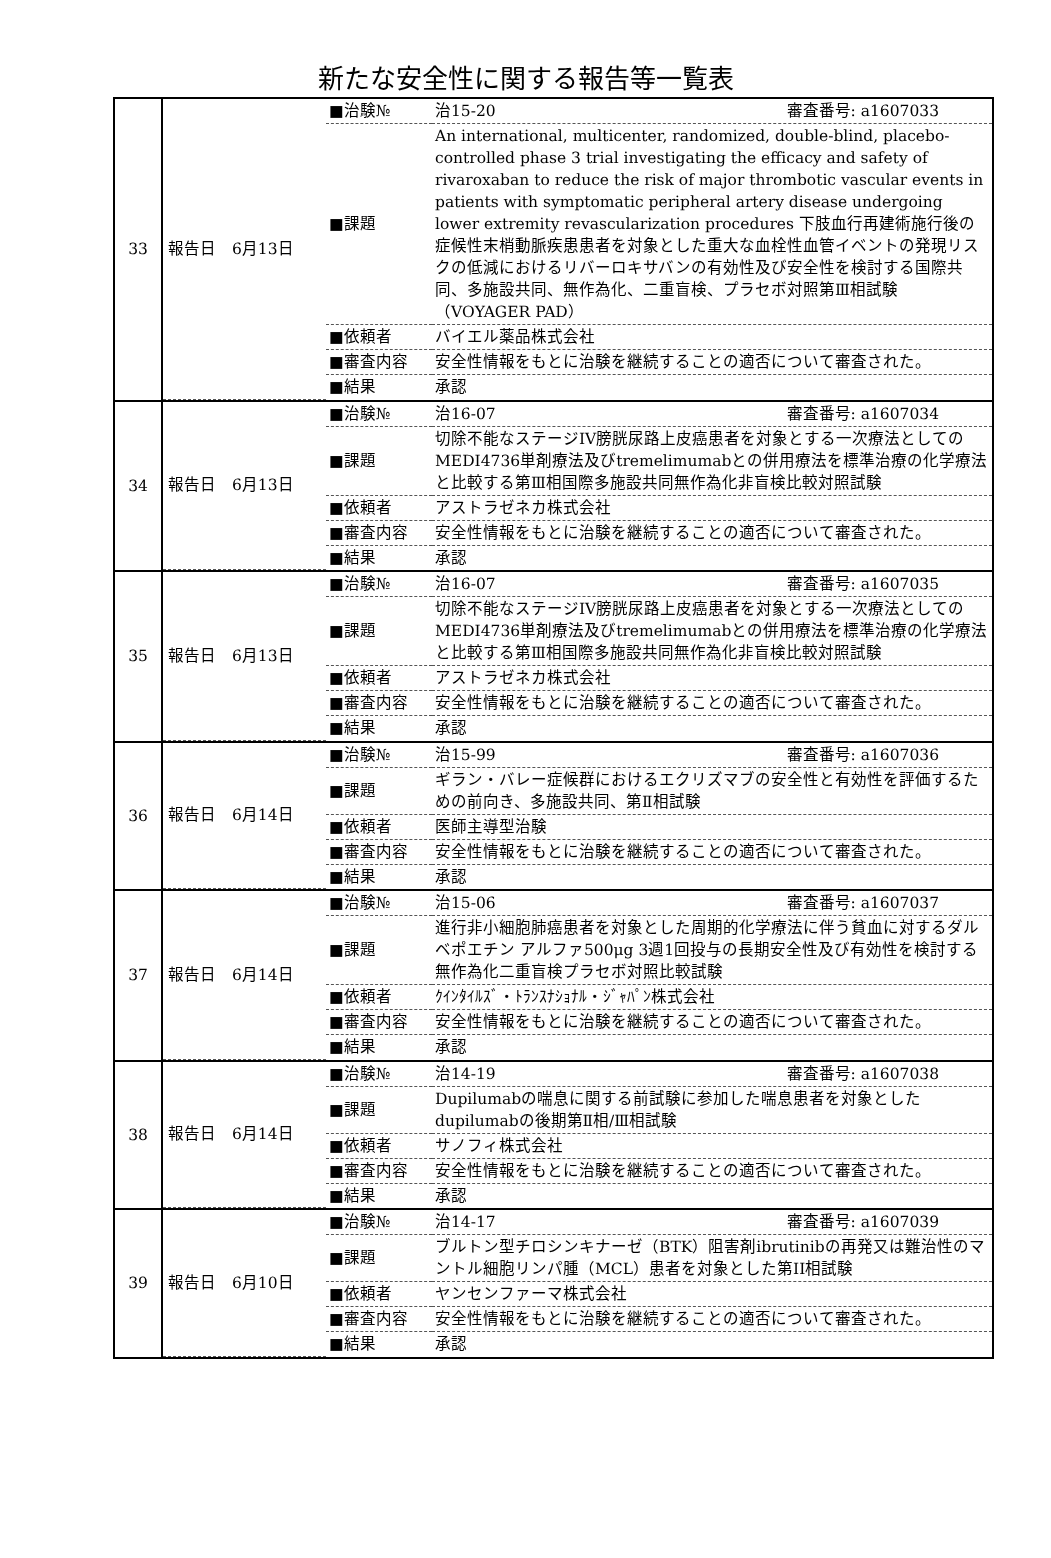新たな安全性に関する報告等一覧表
| 33 | / 報告日 6月13日 / ■治験№ / 治15-20 審査番号: a1607033 / / / ■課題 / An international, multicenter, randomized, double-blind, placebo-controlled phase 3 trial investigating the efficacy and safety of rivaroxaban to reduce the risk of major thrombotic vascular events in patients with symptomatic peripheral artery disease undergoing lower extremity revascularization procedures 下肢血行再建術施行後の症候性末梢動脈疾患患者を対象とした重大な血栓性血管イベントの発現リスクの低減におけるリバーロキサバンの有効性及び安全性を検討する国際共同、多施設共同、無作為化、二重盲検、プラセボ対照第Ⅲ相試験（VOYAGER PAD） / / / ■依頼者 / バイエル薬品株式会社 / / / ■審査内容 / 安全性情報をもとに治験を継続することの適否について審査された。 / / / ■結果 / 承認 / |
| 34 | / 報告日 6月13日 / ■治験№ / 治16-07 審査番号: a1607034 / / / ■課題 / 切除不能なステージIV膀胱尿路上皮癌患者を対象とする一次療法としてのMEDI4736単剤療法及びtremelimumabとの併用療法を標準治療の化学療法と比較する第Ⅲ相国際多施設共同無作為化非盲検比較対照試験 / / / ■依頼者 / アストラゼネカ株式会社 / / / ■審査内容 / 安全性情報をもとに治験を継続することの適否について審査された。 / / / ■結果 / 承認 / |
| 35 | / 報告日 6月13日 / ■治験№ / 治16-07 審査番号: a1607035 / / / ■課題 / 切除不能なステージIV膀胱尿路上皮癌患者を対象とする一次療法としてのMEDI4736単剤療法及びtremelimumabとの併用療法を標準治療の化学療法と比較する第Ⅲ相国際多施設共同無作為化非盲検比較対照試験 / / / ■依頼者 / アストラゼネカ株式会社 / / / ■審査内容 / 安全性情報をもとに治験を継続することの適否について審査された。 / / / ■結果 / 承認 / |
| 36 | / 報告日 6月14日 / ■治験№ / 治15-99 審査番号: a1607036 / / / ■課題 / ギラン・バレー症候群におけるエクリズマブの安全性と有効性を評価するための前向き、多施設共同、第Ⅱ相試験 / / / ■依頼者 / 医師主導型治験 / / / ■審査内容 / 安全性情報をもとに治験を継続することの適否について審査された。 / / / ■結果 / 承認 / |
| 37 | / 報告日 6月14日 / ■治験№ / 治15-06 審査番号: a1607037 / / / ■課題 / 進行非小細胞肺癌患者を対象とした周期的化学療法に伴う貧血に対するダルベポエチン アルファ500μg 3週1回投与の長期安全性及び有効性を検討する無作為化二重盲検プラセボ対照比較試験 / / / ■依頼者 / ｸｲﾝﾀｲﾙｽﾞ・ﾄﾗﾝｽﾅｼｮﾅﾙ・ｼﾞｬﾊﾟﾝ株式会社 / / / ■審査内容 / 安全性情報をもとに治験を継続することの適否について審査された。 / / / ■結果 / 承認 / |
| 38 | / 報告日 6月14日 / ■治験№ / 治14-19 審査番号: a1607038 / / / ■課題 / Dupilumabの喘息に関する前試験に参加した喘息患者を対象としたdupilumabの後期第Ⅱ相/Ⅲ相試験 / / / ■依頼者 / サノフィ株式会社 / / / ■審査内容 / 安全性情報をもとに治験を継続することの適否について審査された。 / / / ■結果 / 承認 / |
| 39 | / 報告日 6月10日 / ■治験№ / 治14-17 審査番号: a1607039 / / / ■課題 / ブルトン型チロシンキナーゼ（BTK）阻害剤ibrutinibの再発又は難治性のマントル細胞リンパ腫（MCL）患者を対象とした第II相試験 / / / ■依頼者 / ヤンセンファーマ株式会社 / / / ■審査内容 / 安全性情報をもとに治験を継続することの適否について審査された。 / / / ■結果 / 承認 / |